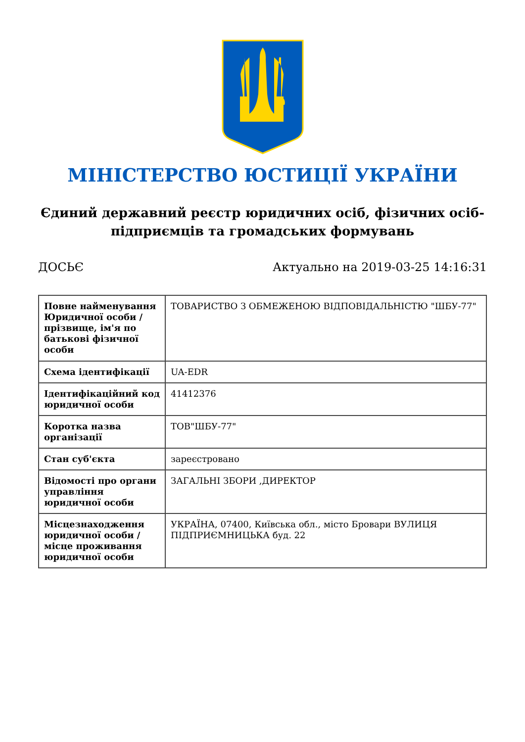МІНІСТЕРСТВО ЮСТИЦІЇ УКРАЇНИ
Єдиний державний реєстр юридичних осіб, фізичних осіб-підприємців та громадських формувань
ДОСЬЄ Актуально на 2019-03-25 14:16:31
| Повне найменування Юридичної особи / прізвище, ім'я по батькові фізичної особи | ТОВАРИСТВО З ОБМЕЖЕНОЮ ВІДПОВІДАЛЬНІСТЮ "ШБУ-77" |
| Схема ідентифікації | UA-EDR |
| Ідентифікаційний код юридичної особи | 41412376 |
| Коротка назва організації | ТОВ"ШБУ-77" |
| Стан суб'єкта | зареєстровано |
| Відомості про органи управління юридичної особи | ЗАГАЛЬНІ ЗБОРИ ,ДИРЕКТОР |
| Місцезнаходження юридичної особи / місце проживання юридичної особи | УКРАЇНА, 07400, Київська обл., місто Бровари ВУЛИЦЯ ПІДПРИЄМНИЦЬКА буд. 22 |